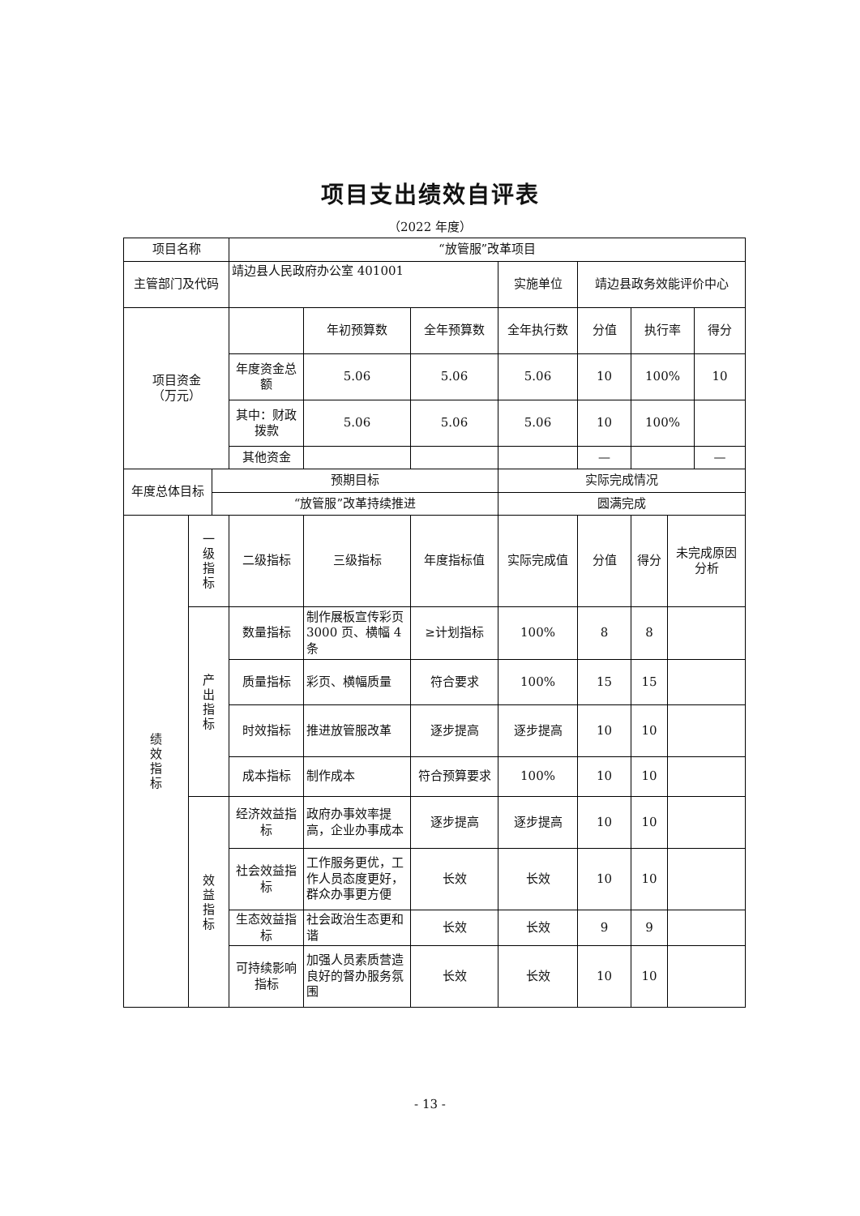项目支出绩效自评表
（2022 年度）
| 项目名称 | | | “放管服”改革项目 | | | | | | | |
| 主管部门及代码 | | | 靖边县人民政府办公室 401001 | | | 实施单位 | 靖边县政务效能评价中心 | | | |
| 项目资金 （万元） | | | | 年初预算数 | 全年预算数 | 全年执行数 | 分值 | 执行率 | | 得分 |
| | | | 年度资金总额 | 5.06 | 5.06 | 5.06 | 10 | 100% | | 10 |
| | | | 其中：财政拨款 | 5.06 | 5.06 | 5.06 | 10 | 100% | | |
| | | | 其他资金 | | | | — | | | — |
| 年度总体目标 | | 预期目标 | | | | 实际完成情况 | | | | |
| | | “放管服”改革持续推进 | | | | 圆满完成 | | | | |
| 绩效指标 | 一级指标 | | 二级指标 | 三级指标 | 年度指标值 | 实际完成值 | 分值 | 得分 | 未完成原因分析 | |
| | 产出指标 | | 数量指标 | 制作展板宣传彩页 3000 页、横幅 4 条 | ≥计划指标 | 100% | 8 | 8 | | |
| | | | 质量指标 | 彩页、横幅质量 | 符合要求 | 100% | 15 | 15 | | |
| | | | 时效指标 | 推进放管服改革 | 逐步提高 | 逐步提高 | 10 | 10 | | |
| | | | 成本指标 | 制作成本 | 符合预算要求 | 100% | 10 | 10 | | |
| | 效益指标 | | 经济效益指标 | 政府办事效率提高，企业办事成本 | 逐步提高 | 逐步提高 | 10 | 10 | | |
| | | | 社会效益指标 | 工作服务更优，工作人员态度更好，群众办事更方便 | 长效 | 长效 | 10 | 10 | | |
| | | | 生态效益指标 | 社会政治生态更和谐 | 长效 | 长效 | 9 | 9 | | |
| | | | 可持续影响指标 | 加强人员素质营造良好的督办服务氛围 | 长效 | 长效 | 10 | 10 | | |
- 13 -